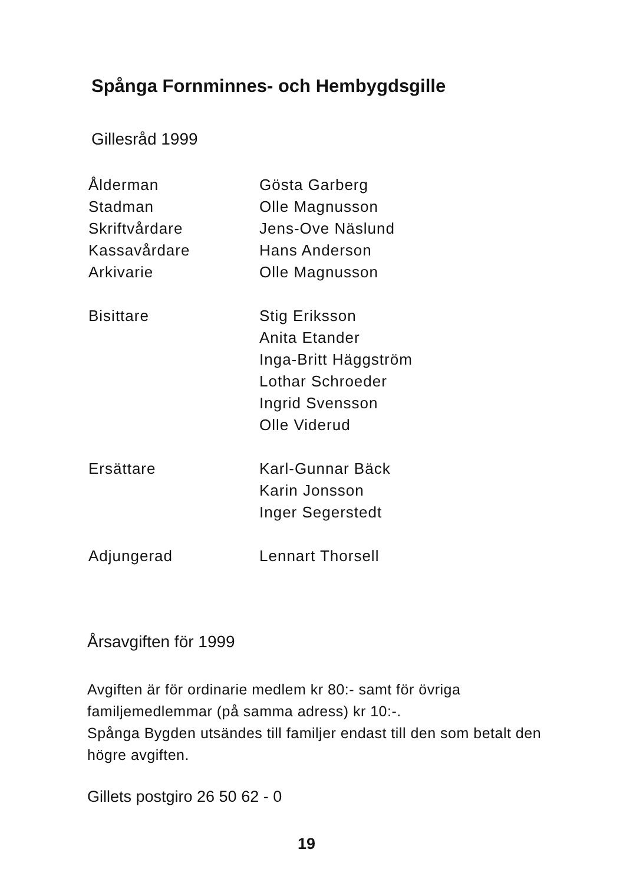Spånga Fornminnes- och Hembygdsgille
Gillesråd 1999
| Ålderman | Gösta Garberg |
| Stadman | Olle Magnusson |
| Skriftvårdare | Jens-Ove Näslund |
| Kassavårdare | Hans Anderson |
| Arkivarie | Olle Magnusson |
| Bisittare | Stig Eriksson |
| | Anita Etander |
| | Inga-Britt Häggström |
| | Lothar Schroeder |
| | Ingrid Svensson |
| | Olle Viderud |
| Ersättare | Karl-Gunnar Bäck |
| | Karin Jonsson |
| | Inger Segerstedt |
| Adjungerad | Lennart Thorsell |
Årsavgiften för 1999
Avgiften är för ordinarie medlem kr 80:- samt för övriga familjemedlemmar (på samma adress) kr 10:-.
Spånga Bygden utsändes till familjer endast till den som betalt den högre avgiften.
Gillets postgiro 26 50 62 - 0
19